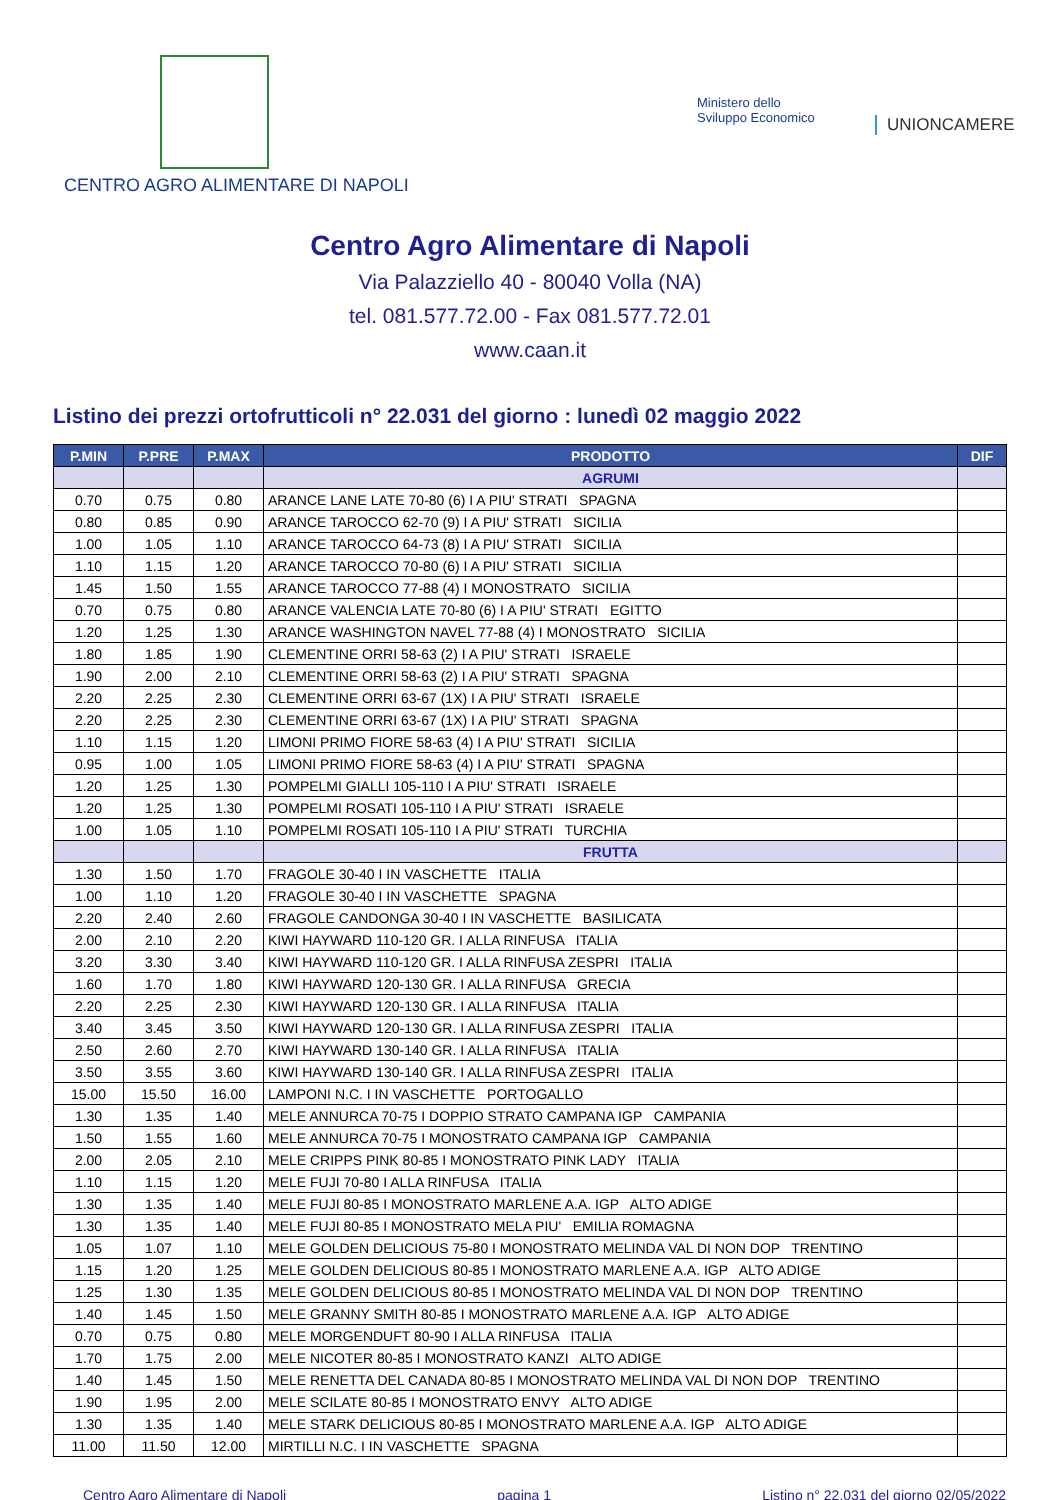CENTRO AGRO ALIMENTARE DI NAPOLI
Ministero dello
Sviluppo Economico
UNIONCAMERE
Centro Agro Alimentare di Napoli
Via Palazziello 40 - 80040 Volla (NA)
tel. 081.577.72.00 - Fax 081.577.72.01
www.caan.it
Listino dei prezzi ortofrutticoli n° 22.031 del giorno : lunedì 02 maggio 2022
| P.MIN | P.PRE | P.MAX | PRODOTTO | DIF |
| --- | --- | --- | --- | --- |
| | | | AGRUMI | |
| 0.70 | 0.75 | 0.80 | ARANCE LANE LATE 70-80 (6) I A PIU' STRATI SPAGNA | |
| 0.80 | 0.85 | 0.90 | ARANCE TAROCCO 62-70 (9) I A PIU' STRATI SICILIA | |
| 1.00 | 1.05 | 1.10 | ARANCE TAROCCO 64-73 (8) I A PIU' STRATI SICILIA | |
| 1.10 | 1.15 | 1.20 | ARANCE TAROCCO 70-80 (6) I A PIU' STRATI SICILIA | |
| 1.45 | 1.50 | 1.55 | ARANCE TAROCCO 77-88 (4) I MONOSTRATO SICILIA | |
| 0.70 | 0.75 | 0.80 | ARANCE VALENCIA LATE 70-80 (6) I A PIU' STRATI EGITTO | |
| 1.20 | 1.25 | 1.30 | ARANCE WASHINGTON NAVEL 77-88 (4) I MONOSTRATO SICILIA | |
| 1.80 | 1.85 | 1.90 | CLEMENTINE ORRI 58-63 (2) I A PIU' STRATI ISRAELE | |
| 1.90 | 2.00 | 2.10 | CLEMENTINE ORRI 58-63 (2) I A PIU' STRATI SPAGNA | |
| 2.20 | 2.25 | 2.30 | CLEMENTINE ORRI 63-67 (1X) I A PIU' STRATI ISRAELE | |
| 2.20 | 2.25 | 2.30 | CLEMENTINE ORRI 63-67 (1X) I A PIU' STRATI SPAGNA | |
| 1.10 | 1.15 | 1.20 | LIMONI PRIMO FIORE 58-63 (4) I A PIU' STRATI SICILIA | |
| 0.95 | 1.00 | 1.05 | LIMONI PRIMO FIORE 58-63 (4) I A PIU' STRATI SPAGNA | |
| 1.20 | 1.25 | 1.30 | POMPELMI GIALLI 105-110 I A PIU' STRATI ISRAELE | |
| 1.20 | 1.25 | 1.30 | POMPELMI ROSATI 105-110 I A PIU' STRATI ISRAELE | |
| 1.00 | 1.05 | 1.10 | POMPELMI ROSATI 105-110 I A PIU' STRATI TURCHIA | |
| | | | FRUTTA | |
| 1.30 | 1.50 | 1.70 | FRAGOLE 30-40 I IN VASCHETTE ITALIA | |
| 1.00 | 1.10 | 1.20 | FRAGOLE 30-40 I IN VASCHETTE SPAGNA | |
| 2.20 | 2.40 | 2.60 | FRAGOLE CANDONGA 30-40 I IN VASCHETTE BASILICATA | |
| 2.00 | 2.10 | 2.20 | KIWI HAYWARD 110-120 GR. I ALLA RINFUSA ITALIA | |
| 3.20 | 3.30 | 3.40 | KIWI HAYWARD 110-120 GR. I ALLA RINFUSA ZESPRI ITALIA | |
| 1.60 | 1.70 | 1.80 | KIWI HAYWARD 120-130 GR. I ALLA RINFUSA GRECIA | |
| 2.20 | 2.25 | 2.30 | KIWI HAYWARD 120-130 GR. I ALLA RINFUSA ITALIA | |
| 3.40 | 3.45 | 3.50 | KIWI HAYWARD 120-130 GR. I ALLA RINFUSA ZESPRI ITALIA | |
| 2.50 | 2.60 | 2.70 | KIWI HAYWARD 130-140 GR. I ALLA RINFUSA ITALIA | |
| 3.50 | 3.55 | 3.60 | KIWI HAYWARD 130-140 GR. I ALLA RINFUSA ZESPRI ITALIA | |
| 15.00 | 15.50 | 16.00 | LAMPONI N.C. I IN VASCHETTE PORTOGALLO | |
| 1.30 | 1.35 | 1.40 | MELE ANNURCA 70-75 I DOPPIO STRATO CAMPANA IGP CAMPANIA | |
| 1.50 | 1.55 | 1.60 | MELE ANNURCA 70-75 I MONOSTRATO CAMPANA IGP CAMPANIA | |
| 2.00 | 2.05 | 2.10 | MELE CRIPPS PINK 80-85 I MONOSTRATO PINK LADY ITALIA | |
| 1.10 | 1.15 | 1.20 | MELE FUJI 70-80 I ALLA RINFUSA ITALIA | |
| 1.30 | 1.35 | 1.40 | MELE FUJI 80-85 I MONOSTRATO MARLENE A.A. IGP ALTO ADIGE | |
| 1.30 | 1.35 | 1.40 | MELE FUJI 80-85 I MONOSTRATO MELA PIU' EMILIA ROMAGNA | |
| 1.05 | 1.07 | 1.10 | MELE GOLDEN DELICIOUS 75-80 I MONOSTRATO MELINDA VAL DI NON DOP TRENTINO | |
| 1.15 | 1.20 | 1.25 | MELE GOLDEN DELICIOUS 80-85 I MONOSTRATO MARLENE A.A. IGP ALTO ADIGE | |
| 1.25 | 1.30 | 1.35 | MELE GOLDEN DELICIOUS 80-85 I MONOSTRATO MELINDA VAL DI NON DOP TRENTINO | |
| 1.40 | 1.45 | 1.50 | MELE GRANNY SMITH 80-85 I MONOSTRATO MARLENE A.A. IGP ALTO ADIGE | |
| 0.70 | 0.75 | 0.80 | MELE MORGENDUFT 80-90 I ALLA RINFUSA ITALIA | |
| 1.70 | 1.75 | 2.00 | MELE NICOTER 80-85 I MONOSTRATO KANZI ALTO ADIGE | |
| 1.40 | 1.45 | 1.50 | MELE RENETTA DEL CANADA 80-85 I MONOSTRATO MELINDA VAL DI NON DOP TRENTINO | |
| 1.90 | 1.95 | 2.00 | MELE SCILATE 80-85 I MONOSTRATO ENVY ALTO ADIGE | |
| 1.30 | 1.35 | 1.40 | MELE STARK DELICIOUS 80-85 I MONOSTRATO MARLENE A.A. IGP ALTO ADIGE | |
| 11.00 | 11.50 | 12.00 | MIRTILLI N.C. I IN VASCHETTE SPAGNA | |
Centro Agro Alimentare di Napoli pagina 1 Listino n° 22.031 del giorno 02/05/2022